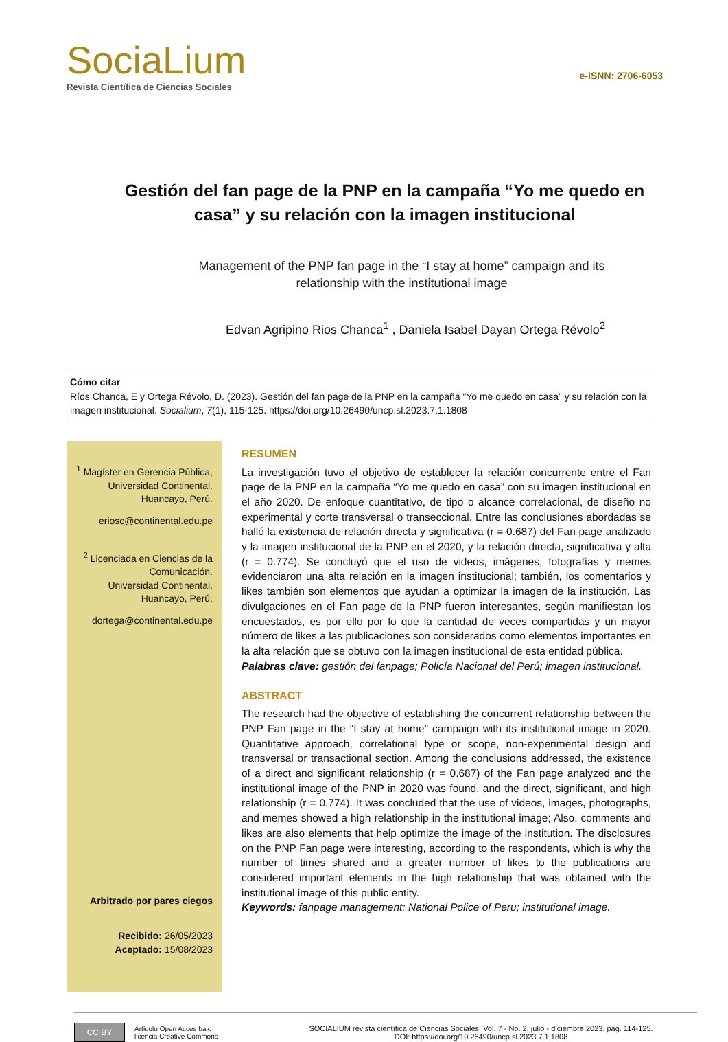SociaLium
Revista Científica de Ciencias Sociales
e-ISNN: 2706-6053
Gestión del fan page de la PNP en la campaña “Yo me quedo en casa” y su relación con la imagen institucional
Management of the PNP fan page in the “I stay at home” campaign and its relationship with the institutional image
Edvan Agripino Rios Chanca<sup>1</sup> , Daniela Isabel Dayan Ortega Révolo<sup>2</sup>
Cómo citar
Ríos Chanca, E y Ortega Révolo, D. (2023). Gestión del fan page de la PNP en la campaña “Yo me quedo en casa” y su relación con la imagen institucional. Socialium, 7(1), 115-125. https://doi.org/10.26490/uncp.sl.2023.7.1.1808
<sup>1</sup> Magíster en Gerencia Pública,
Universidad Continental.
Huancayo, Perú.
eriosc@continental.edu.pe
<sup>2</sup> Licenciada en Ciencias de la Comunicación.
Universidad Continental.
Huancayo, Perú.
dortega@continental.edu.pe
Arbitrado por pares ciegos
Recibido: 26/05/2023
Aceptado: 15/08/2023
RESUMEN
La investigación tuvo el objetivo de establecer la relación concurrente entre el Fan page de la PNP en la campaña “Yo me quedo en casa” con su imagen institucional en el año 2020. De enfoque cuantitativo, de tipo o alcance correlacional, de diseño no experimental y corte transversal o transeccional. Entre las conclusiones abordadas se halló la existencia de relación directa y significativa (r = 0.687) del Fan page analizado y la imagen institucional de la PNP en el 2020, y la relación directa, significativa y alta (r = 0.774). Se concluyó que el uso de videos, imágenes, fotografías y memes evidenciaron una alta relación en la imagen institucional; también, los comentarios y likes también son elementos que ayudan a optimizar la imagen de la institución. Las divulgaciones en el Fan page de la PNP fueron interesantes, según manifiestan los encuestados, es por ello por lo que la cantidad de veces compartidas y un mayor número de likes a las publicaciones son considerados como elementos importantes en la alta relación que se obtuvo con la imagen institucional de esta entidad pública.
Palabras clave: gestión del fanpage; Policía Nacional del Perú; imagen institucional.
ABSTRACT
The research had the objective of establishing the concurrent relationship between the PNP Fan page in the “I stay at home” campaign with its institutional image in 2020. Quantitative approach, correlational type or scope, non-experimental design and transversal or transactional section. Among the conclusions addressed, the existence of a direct and significant relationship (r = 0.687) of the Fan page analyzed and the institutional image of the PNP in 2020 was found, and the direct, significant, and high relationship (r = 0.774). It was concluded that the use of videos, images, photographs, and memes showed a high relationship in the institutional image; Also, comments and likes are also elements that help optimize the image of the institution. The disclosures on the PNP Fan page were interesting, according to the respondents, which is why the number of times shared and a greater number of likes to the publications are considered important elements in the high relationship that was obtained with the institutional image of this public entity.
Keywords: fanpage management; National Police of Peru; institutional image.
CC BY
Artículo Open Acces bajo
licencia Creative Commons
SOCIALIUM revista científica de Ciencias Sociales, Vol. 7 - No. 2, julio - diciembre 2023, pág. 114-125.
DOI: https://doi.org/10.26490/uncp.sl.2023.7.1.1808